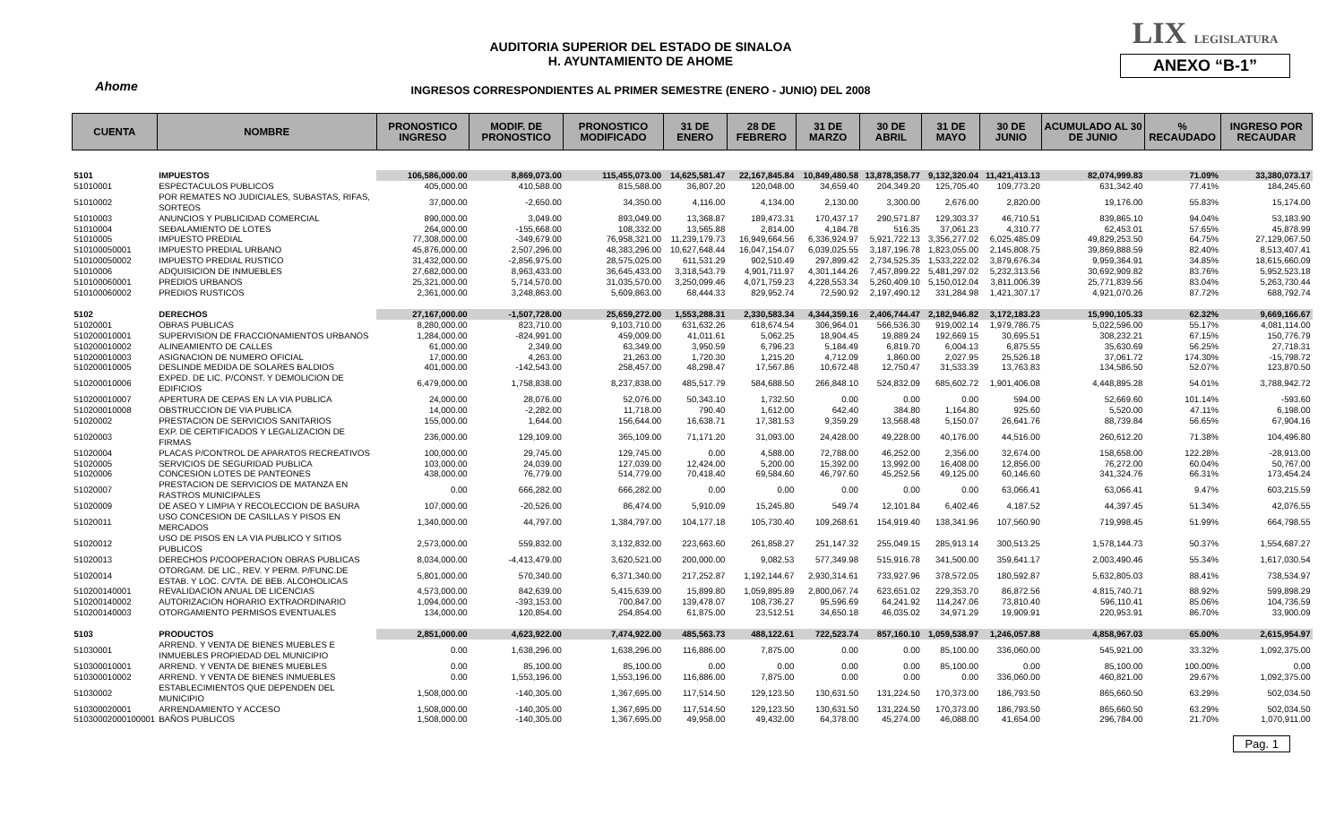Ahome
AUDITORIA SUPERIOR DEL ESTADO DE SINALOA
H. AYUNTAMIENTO DE AHOME
INGRESOS CORRESPONDIENTES AL PRIMER SEMESTRE (ENERO - JUNIO) DEL 2008
LIX LEGISLATURA
ANEXO “B-1”
| CUENTA | NOMBRE | PRONOSTICO INGRESO | MODIF. DE PRONOSTICO | PRONOSTICO MODIFICADO | 31 DE ENERO | 28 DE FEBRERO | 31 DE MARZO | 30 DE ABRIL | 31 DE MAYO | 30 DE JUNIO | ACUMULADO AL 30 DE JUNIO | % RECAUDADO | INGRESO POR RECAUDAR |
| --- | --- | --- | --- | --- | --- | --- | --- | --- | --- | --- | --- | --- | --- |
| 5101 | IMPUESTOS | 106,586,000.00 | 8,869,073.00 | 115,455,073.00 | 14,625,581.47 | 22,167,845.84 | 10,849,480.58 | 13,878,358.77 | 9,132,320.04 | 11,421,413.13 | 82,074,999.83 | 71.09% | 33,380,073.17 |
| 51010001 | ESPECTACULOS PUBLICOS | 405,000.00 | 410,588.00 | 815,588.00 | 36,807.20 | 120,048.00 | 34,659.40 | 204,349.20 | 125,705.40 | 109,773.20 | 631,342.40 | 77.41% | 184,245.60 |
| 51010002 | POR REMATES NO JUDICIALES, SUBASTAS, RIFAS, SORTEOS | 37,000.00 | -2,650.00 | 34,350.00 | 4,116.00 | 4,134.00 | 2,130.00 | 3,300.00 | 2,676.00 | 2,820.00 | 19,176.00 | 55.83% | 15,174.00 |
| 51010003 | ANUNCIOS Y PUBLICIDAD COMERCIAL | 890,000.00 | 3,049.00 | 893,049.00 | 13,368.87 | 189,473.31 | 170,437.17 | 290,571.87 | 129,303.37 | 46,710.51 | 839,865.10 | 94.04% | 53,183.90 |
| 51010004 | SEÐALAMIENTO DE LOTES | 264,000.00 | -155,668.00 | 108,332.00 | 13,565.88 | 2,814.00 | 4,184.78 | 516.35 | 37,061.23 | 4,310.77 | 62,453.01 | 57.65% | 45,878.99 |
| 51010005 | IMPUESTO PREDIAL | 77,308,000.00 | -349,679.00 | 76,958,321.00 | 11,239,179.73 | 16,949,664.56 | 6,336,924.97 | 5,921,722.13 | 3,356,277.02 | 6,025,485.09 | 49,829,253.50 | 64.75% | 27,129,067.50 |
| 510100050001 | IMPUESTO PREDIAL URBANO | 45,876,000.00 | 2,507,296.00 | 48,383,296.00 | 10,627,648.44 | 16,047,154.07 | 6,039,025.55 | 3,187,196.78 | 1,823,055.00 | 2,145,808.75 | 39,869,888.59 | 82.40% | 8,513,407.41 |
| 510100050002 | IMPUESTO PREDIAL RUSTICO | 31,432,000.00 | -2,856,975.00 | 28,575,025.00 | 611,531.29 | 902,510.49 | 297,899.42 | 2,734,525.35 | 1,533,222.02 | 3,879,676.34 | 9,959,364.91 | 34.85% | 18,615,660.09 |
| 51010006 | ADQUISICION DE INMUEBLES | 27,682,000.00 | 8,963,433.00 | 36,645,433.00 | 3,318,543.79 | 4,901,711.97 | 4,301,144.26 | 7,457,899.22 | 5,481,297.02 | 5,232,313.56 | 30,692,909.82 | 83.76% | 5,952,523.18 |
| 510100060001 | PREDIOS URBANOS | 25,321,000.00 | 5,714,570.00 | 31,035,570.00 | 3,250,099.46 | 4,071,759.23 | 4,228,553.34 | 5,260,409.10 | 5,150,012.04 | 3,811,006.39 | 25,771,839.56 | 83.04% | 5,263,730.44 |
| 510100060002 | PREDIOS RUSTICOS | 2,361,000.00 | 3,248,863.00 | 5,609,863.00 | 68,444.33 | 829,952.74 | 72,590.92 | 2,197,490.12 | 331,284.98 | 1,421,307.17 | 4,921,070.26 | 87.72% | 688,792.74 |
| 5102 | DERECHOS | 27,167,000.00 | -1,507,728.00 | 25,659,272.00 | 1,553,288.31 | 2,330,583.34 | 4,344,359.16 | 2,406,744.47 | 2,182,946.82 | 3,172,183.23 | 15,990,105.33 | 62.32% | 9,669,166.67 |
| 51020001 | OBRAS PUBLICAS | 8,280,000.00 | 823,710.00 | 9,103,710.00 | 631,632.26 | 618,674.54 | 306,964.01 | 566,536.30 | 919,002.14 | 1,979,786.75 | 5,022,596.00 | 55.17% | 4,081,114.00 |
| 510200010001 | SUPERVISION DE FRACCIONAMIENTOS URBANOS | 1,284,000.00 | -824,991.00 | 459,009.00 | 41,011.61 | 5,062.25 | 18,904.45 | 19,889.24 | 192,669.15 | 30,695.51 | 308,232.21 | 67.15% | 150,776.79 |
| 510200010002 | ALINEAMIENTO DE CALLES | 61,000.00 | 2,349.00 | 63,349.00 | 3,950.59 | 6,796.23 | 5,184.49 | 6,819.70 | 6,004.13 | 6,875.55 | 35,630.69 | 56.25% | 27,718.31 |
| 510200010003 | ASIGNACION DE NUMERO OFICIAL | 17,000.00 | 4,263.00 | 21,263.00 | 1,720.30 | 1,215.20 | 4,712.09 | 1,860.00 | 2,027.95 | 25,526.18 | 37,061.72 | 174.30% | -15,798.72 |
| 510200010005 | DESLINDE MEDIDA DE SOLARES BALDIOS | 401,000.00 | -142,543.00 | 258,457.00 | 48,298.47 | 17,567.86 | 10,672.48 | 12,750.47 | 31,533.39 | 13,763.83 | 134,586.50 | 52.07% | 123,870.50 |
| 510200010006 | EXPED. DE LIC. P/CONST. Y DEMOLICION DE EDIFICIOS | 6,479,000.00 | 1,758,838.00 | 8,237,838.00 | 485,517.79 | 584,688.50 | 266,848.10 | 524,832.09 | 685,602.72 | 1,901,406.08 | 4,448,895.28 | 54.01% | 3,788,942.72 |
| 510200010007 | APERTURA DE CEPAS EN LA VIA PUBLICA | 24,000.00 | 28,076.00 | 52,076.00 | 50,343.10 | 1,732.50 | 0.00 | 0.00 | 0.00 | 594.00 | 52,669.60 | 101.14% | -593.60 |
| 510200010008 | OBSTRUCCION DE VIA PUBLICA | 14,000.00 | -2,282.00 | 11,718.00 | 790.40 | 1,612.00 | 642.40 | 384.80 | 1,164.80 | 925.60 | 5,520.00 | 47.11% | 6,198.00 |
| 51020002 | PRESTACION DE SERVICIOS SANITARIOS | 155,000.00 | 1,644.00 | 156,644.00 | 16,638.71 | 17,381.53 | 9,359.29 | 13,568.48 | 5,150.07 | 26,641.76 | 88,739.84 | 56.65% | 67,904.16 |
| 51020003 | EXP. DE CERTIFICADOS Y LEGALIZACION DE FIRMAS | 236,000.00 | 129,109.00 | 365,109.00 | 71,171.20 | 31,093.00 | 24,428.00 | 49,228.00 | 40,176.00 | 44,516.00 | 260,612.20 | 71.38% | 104,496.80 |
| 51020004 | PLACAS P/CONTROL DE APARATOS RECREATIVOS | 100,000.00 | 29,745.00 | 129,745.00 | 0.00 | 4,588.00 | 72,788.00 | 46,252.00 | 2,356.00 | 32,674.00 | 158,658.00 | 122.28% | -28,913.00 |
| 51020005 | SERVICIOS DE SEGURIDAD PUBLICA | 103,000.00 | 24,039.00 | 127,039.00 | 12,424.00 | 5,200.00 | 15,392.00 | 13,992.00 | 16,408.00 | 12,856.00 | 76,272.00 | 60.04% | 50,767.00 |
| 51020006 | CONCESION LOTES DE PANTEONES | 438,000.00 | 76,779.00 | 514,779.00 | 70,418.40 | 69,584.60 | 46,797.60 | 45,252.56 | 49,125.00 | 60,146.60 | 341,324.76 | 66.31% | 173,454.24 |
| 51020007 | PRESTACION DE SERVICIOS DE MATANZA EN RASTROS MUNICIPALES | 0.00 | 666,282.00 | 666,282.00 | 0.00 | 0.00 | 0.00 | 0.00 | 0.00 | 63,066.41 | 63,066.41 | 9.47% | 603,215.59 |
| 51020009 | DE ASEO Y LIMPIA Y RECOLECCION DE BASURA | 107,000.00 | -20,526.00 | 86,474.00 | 5,910.09 | 15,245.80 | 549.74 | 12,101.84 | 6,402.46 | 4,187.52 | 44,397.45 | 51.34% | 42,076.55 |
| 51020011 | USO CONCESION DE CASILLAS Y PISOS EN MERCADOS | 1,340,000.00 | 44,797.00 | 1,384,797.00 | 104,177.18 | 105,730.40 | 109,268.61 | 154,919.40 | 138,341.96 | 107,560.90 | 719,998.45 | 51.99% | 664,798.55 |
| 51020012 | USO DE PISOS EN LA VIA PUBLICO Y SITIOS PUBLICOS | 2,573,000.00 | 559,832.00 | 3,132,832.00 | 223,663.60 | 261,858.27 | 251,147.32 | 255,049.15 | 285,913.14 | 300,513.25 | 1,578,144.73 | 50.37% | 1,554,687.27 |
| 51020013 | DERECHOS P/COOPERACION OBRAS PUBLICAS | 8,034,000.00 | -4,413,479.00 | 3,620,521.00 | 200,000.00 | 9,082.53 | 577,349.98 | 515,916.78 | 341,500.00 | 359,641.17 | 2,003,490.46 | 55.34% | 1,617,030.54 |
| 51020014 | OTORGAM. DE LIC., REV. Y PERM. P/FUNC.DE ESTAB. Y LOC. C/VTA. DE BEB. ALCOHOLICAS | 5,801,000.00 | 570,340.00 | 6,371,340.00 | 217,252.87 | 1,192,144.67 | 2,930,314.61 | 733,927.96 | 378,572.05 | 180,592.87 | 5,632,805.03 | 88.41% | 738,534.97 |
| 510200140001 | REVALIDACION ANUAL DE LICENCIAS | 4,573,000.00 | 842,639.00 | 5,415,639.00 | 15,899.80 | 1,059,895.89 | 2,800,067.74 | 623,651.02 | 229,353.70 | 86,872.56 | 4,815,740.71 | 88.92% | 599,898.29 |
| 510200140002 | AUTORIZACION HORARIO EXTRAORDINARIO | 1,094,000.00 | -393,153.00 | 700,847.00 | 139,478.07 | 108,736.27 | 95,596.69 | 64,241.92 | 114,247.06 | 73,810.40 | 596,110.41 | 85.06% | 104,736.59 |
| 510200140003 | OTORGAMIENTO PERMISOS EVENTUALES | 134,000.00 | 120,854.00 | 254,854.00 | 61,875.00 | 23,512.51 | 34,650.18 | 46,035.02 | 34,971.29 | 19,909.91 | 220,953.91 | 86.70% | 33,900.09 |
| 5103 | PRODUCTOS | 2,851,000.00 | 4,623,922.00 | 7,474,922.00 | 485,563.73 | 488,122.61 | 722,523.74 | 857,160.10 | 1,059,538.97 | 1,246,057.88 | 4,858,967.03 | 65.00% | 2,615,954.97 |
| 51030001 | ARREND. Y VENTA DE BIENES MUEBLES E INMUEBLES PROPIEDAD DEL MUNICIPIO | 0.00 | 1,638,296.00 | 1,638,296.00 | 116,886.00 | 7,875.00 | 0.00 | 0.00 | 85,100.00 | 336,060.00 | 545,921.00 | 33.32% | 1,092,375.00 |
| 510300010001 | ARREND. Y VENTA DE BIENES MUEBLES | 0.00 | 85,100.00 | 85,100.00 | 0.00 | 0.00 | 0.00 | 0.00 | 85,100.00 | 0.00 | 85,100.00 | 100.00% | 0.00 |
| 510300010002 | ARREND. Y VENTA DE BIENES INMUEBLES | 0.00 | 1,553,196.00 | 1,553,196.00 | 116,886.00 | 7,875.00 | 0.00 | 0.00 | 0.00 | 336,060.00 | 460,821.00 | 29.67% | 1,092,375.00 |
| 51030002 | ESTABLECIMIENTOS QUE DEPENDEN DEL MUNICIPIO | 1,508,000.00 | -140,305.00 | 1,367,695.00 | 117,514.50 | 129,123.50 | 130,631.50 | 131,224.50 | 170,373.00 | 186,793.50 | 865,660.50 | 63.29% | 502,034.50 |
| 510300020001 | ARRENDAMIENTO Y ACCESO | 1,508,000.00 | -140,305.00 | 1,367,695.00 | 117,514.50 | 129,123.50 | 130,631.50 | 131,224.50 | 170,373.00 | 186,793.50 | 865,660.50 | 63.29% | 502,034.50 |
| 51030002000100001 | BAÑOS PUBLICOS | 1,508,000.00 | -140,305.00 | 1,367,695.00 | 49,958.00 | 49,432.00 | 64,378.00 | 45,274.00 | 46,088.00 | 41,654.00 | 296,784.00 | 21.70% | 1,070,911.00 |
Pag. 1